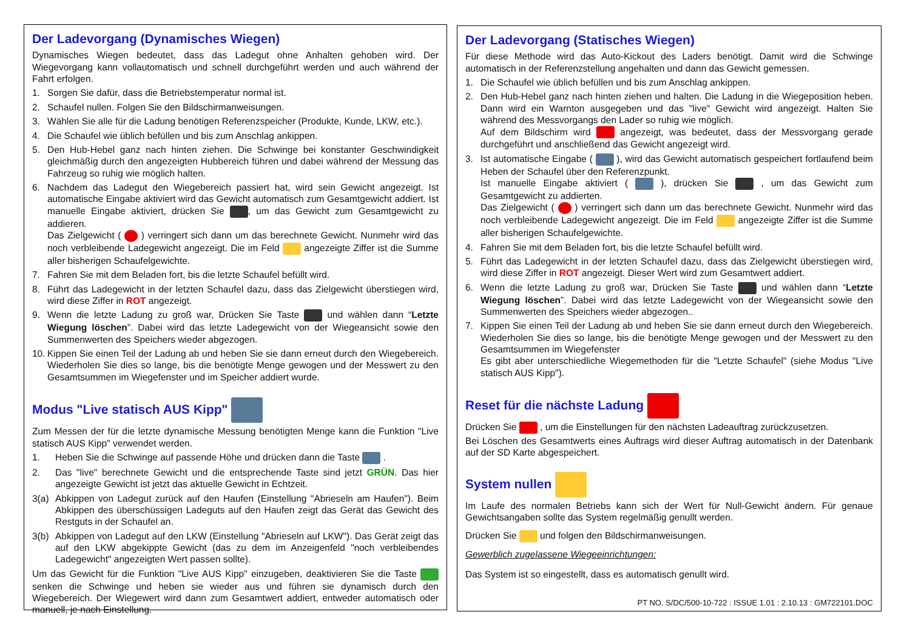Der Ladevorgang (Dynamisches Wiegen)
Dynamisches Wiegen bedeutet, dass das Ladegut ohne Anhalten gehoben wird. Der Wiegevorgang kann vollautomatisch und schnell durchgeführt werden und auch während der Fahrt erfolgen.
1. Sorgen Sie dafür, dass die Betriebstemperatur normal ist.
2. Schaufel nullen. Folgen Sie den Bildschirmanweisungen.
3. Wählen Sie alle für die Ladung benötigen Referenzspeicher (Produkte, Kunde, LKW, etc.).
4. Die Schaufel wie üblich befüllen und bis zum Anschlag ankippen.
5. Den Hub-Hebel ganz nach hinten ziehen. Die Schwinge bei konstanter Geschwindigkeit gleichmäßig durch den angezeigten Hubbereich führen und dabei während der Messung das Fahrzeug so ruhig wie möglich halten.
6. Nachdem das Ladegut den Wiegebereich passiert hat, wird sein Gewicht angezeigt. Ist automatische Eingabe aktiviert wird das Gewicht automatisch zum Gesamtgewicht addiert. Ist manuelle Eingabe aktiviert, drücken Sie , um das Gewicht zum Gesamtgewicht zu addieren.
Das Zielgewicht ( ) verringert sich dann um das berechnete Gewicht. Nunmehr wird das noch verbleibende Ladegewicht angezeigt. Die im Feld angezeigte Ziffer ist die Summe aller bisherigen Schaufelgewichte.
7. Fahren Sie mit dem Beladen fort, bis die letzte Schaufel befüllt wird.
8. Führt das Ladegewicht in der letzten Schaufel dazu, dass das Zielgewicht überstiegen wird, wird diese Ziffer in ROT angezeigt.
9. Wenn die letzte Ladung zu groß war, Drücken Sie Taste und wählen dann “Letzte Wiegung löschen”. Dabei wird das letzte Ladegewicht von der Wiegeansicht sowie den Summenwerten des Speichers wieder abgezogen.
10. Kippen Sie einen Teil der Ladung ab und heben Sie sie dann erneut durch den Wiegebereich. Wiederholen Sie dies so lange, bis die benötigte Menge gewogen und der Messwert zu den Gesamtsummen im Wiegefenster und im Speicher addiert wurde.
Modus "Live statisch AUS Kipp"
Zum Messen der für die letzte dynamische Messung benötigten Menge kann die Funktion "Live statisch AUS Kipp" verwendet werden.
1. Heben Sie die Schwinge auf passende Höhe und drücken dann die Taste .
2. Das "live" berechnete Gewicht und die entsprechende Taste sind jetzt GRÜN. Das hier angezeigte Gewicht ist jetzt das aktuelle Gewicht in Echtzeit.
3(a) Abkippen von Ladegut zurück auf den Haufen (Einstellung "Abrieseln am Haufen"). Beim Abkippen des überschüssigen Ladeguts auf den Haufen zeigt das Gerät das Gewicht des Restguts in der Schaufel an.
3(b) Abkippen von Ladegut auf den LKW (Einstellung "Abrieseln auf LKW"). Das Gerät zeigt das auf den LKW abgekippte Gewicht (das zu dem im Anzeigenfeld "noch verbleibendes Ladegewicht" angezeigten Wert passen sollte).
Um das Gewicht für die Funktion "Live AUS Kipp" einzugeben, deaktivieren Sie die Taste senken die Schwinge und heben sie wieder aus und führen sie dynamisch durch den Wiegebereich. Der Wiegewert wird dann zum Gesamtwert addiert, entweder automatisch oder manuell, je nach Einstellung.
Der Ladevorgang (Statisches Wiegen)
Für diese Methode wird das Auto-Kickout des Laders benötigt. Damit wird die Schwinge automatisch in der Referenzstellung angehalten und dann das Gewicht gemessen.
1. Die Schaufel wie üblich befüllen und bis zum Anschlag ankippen.
2. Den Hub-Hebel ganz nach hinten ziehen und halten. Die Ladung in die Wiegeposition heben. Dann wird ein Warnton ausgegeben und das "live" Gewicht wird angezeigt. Halten Sie während des Messvorgangs den Lader so ruhig wie möglich.
Auf dem Bildschirm wird angezeigt, was bedeutet, dass der Messvorgang gerade durchgeführt und anschließend das Gewicht angezeigt wird.
3. Ist automatische Eingabe ( ), wird das Gewicht automatisch gespeichert fortlaufend beim Heben der Schaufel über den Referenzpunkt.
Ist manuelle Eingabe aktiviert ( ), drücken Sie , um das Gewicht zum Gesamtgewicht zu addierten.
Das Zielgewicht ( ) verringert sich dann um das berechnete Gewicht. Nunmehr wird das noch verbleibende Ladegewicht angezeigt. Die im Feld angezeigte Ziffer ist die Summe aller bisherigen Schaufelgewichte.
4. Fahren Sie mit dem Beladen fort, bis die letzte Schaufel befüllt wird.
5. Führt das Ladegewicht in der letzten Schaufel dazu, dass das Zielgewicht überstiegen wird, wird diese Ziffer in ROT angezeigt. Dieser Wert wird zum Gesamtwert addiert.
6. Wenn die letzte Ladung zu groß war, Drücken Sie Taste und wählen dann “Letzte Wiegung löschen”. Dabei wird das letzte Ladegewicht von der Wiegeansicht sowie den Summenwerten des Speichers wieder abgezogen..
7. Kippen Sie einen Teil der Ladung ab und heben Sie sie dann erneut durch den Wiegebereich. Wiederholen Sie dies so lange, bis die benötigte Menge gewogen und der Messwert zu den Gesamtsummen im Wiegefenster
Es gibt aber unterschiedliche Wiegemethoden für die "Letzte Schaufel" (siehe Modus "Live statisch AUS Kipp").
Reset für die nächste Ladung
Drücken Sie , um die Einstellungen für den nächsten Ladeauftrag zurückzusetzen.
Bei Löschen des Gesamtwerts eines Auftrags wird dieser Auftrag automatisch in der Datenbank auf der SD Karte abgespeichert.
System nullen
Im Laufe des normalen Betriebs kann sich der Wert für Null-Gewicht ändern. Für genaue Gewichtsangaben sollte das System regelmäßig genullt werden.
Drücken Sie und folgen den Bildschirmanweisungen.
Gewerblich zugelassene Wiegeeinrichtungen:
Das System ist so eingestellt, dass es automatisch genullt wird.
PT NO. S/DC/500-10-722 : ISSUE 1.01 : 2.10.13 : GM722101.DOC